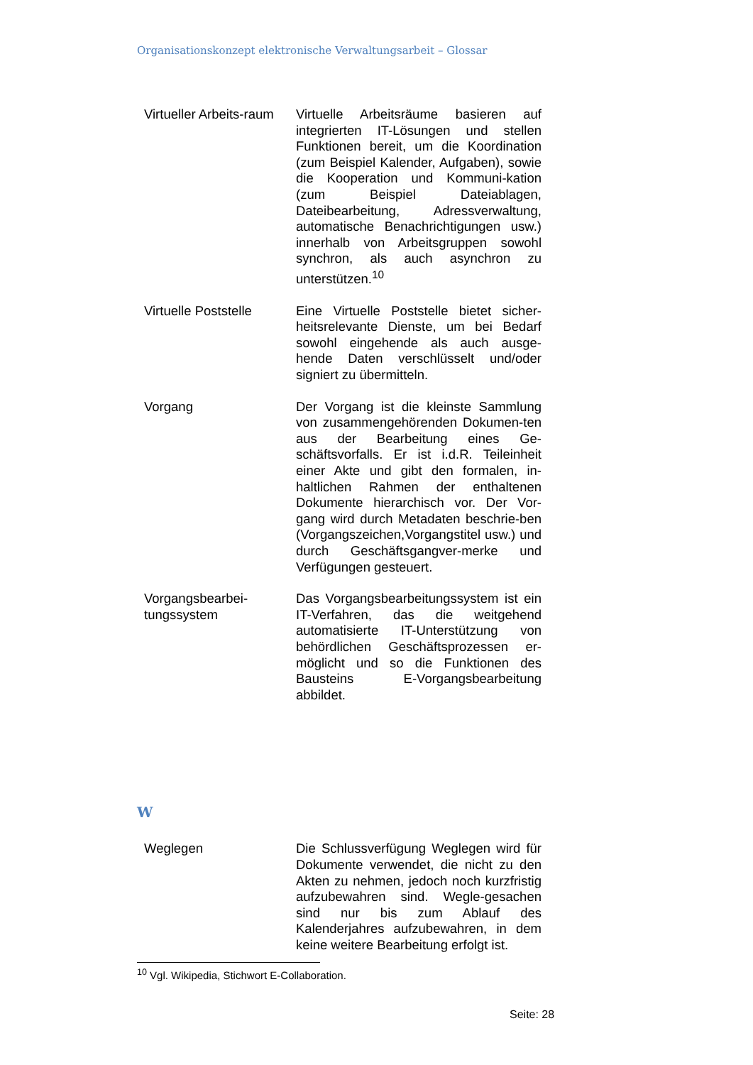Organisationskonzept elektronische Verwaltungsarbeit – Glossar
| Virtueller Arbeits-raum | Virtuelle Arbeitsräume basieren auf integrierten IT-Lösungen und stellen Funktionen bereit, um die Koordination (zum Beispiel Kalender, Aufgaben), sowie die Kooperation und Kommuni-kation (zum Beispiel Dateiablagen, Dateibearbeitung, Adressverwaltung, automatische Benachrichtigungen usw.) innerhalb von Arbeitsgruppen sowohl synchron, als auch asynchron zu unterstützen.<sup>10</sup> |
| Virtuelle Poststelle | Eine Virtuelle Poststelle bietet sicher-heitsrelevante Dienste, um bei Bedarf sowohl eingehende als auch ausge-hende Daten verschlüsselt und/oder signiert zu übermitteln. |
| Vorgang | Der Vorgang ist die kleinste Sammlung von zusammengehörenden Dokumen-ten aus der Bearbeitung eines Ge-schäftsvorfalls. Er ist i.d.R. Teileinheit einer Akte und gibt den formalen, in-haltlichen Rahmen der enthaltenen Dokumente hierarchisch vor. Der Vor-gang wird durch Metadaten beschrie-ben (Vorgangszeichen,Vorgangstitel usw.) und durch Geschäftsgangver-merke und Verfügungen gesteuert. |
| Vorgangsbearbei-tungssystem | Das Vorgangsbearbeitungssystem ist ein IT-Verfahren, das die weitgehend automatisierte IT-Unterstützung von behördlichen Geschäftsprozessen er-möglicht und so die Funktionen des Bausteins E-Vorgangsbearbeitung abbildet. |
W
| Weglegen | Die Schlussverfügung Weglegen wird für Dokumente verwendet, die nicht zu den Akten zu nehmen, jedoch noch kurzfristig aufzubewahren sind. Wegle-gesachen sind nur bis zum Ablauf des Kalenderjahres aufzubewahren, in dem keine weitere Bearbeitung erfolgt ist. |
<sup>10</sup> Vgl. Wikipedia, Stichwort E-Collaboration.
Seite: 28